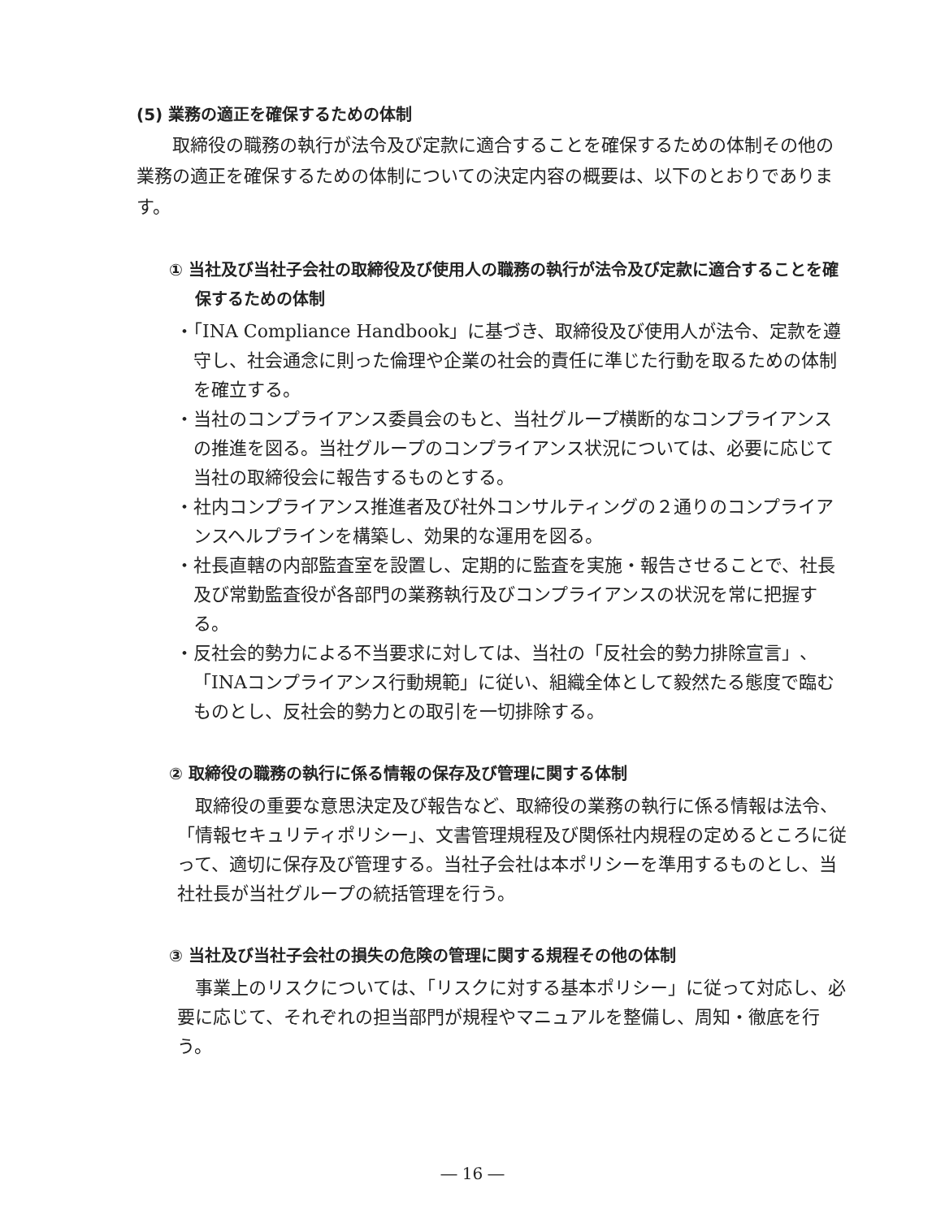(5) 業務の適正を確保するための体制
取締役の職務の執行が法令及び定款に適合することを確保するための体制その他の業務の適正を確保するための体制についての決定内容の概要は、以下のとおりであります。
① 当社及び当社子会社の取締役及び使用人の職務の執行が法令及び定款に適合することを確保するための体制
・「INA Compliance Handbook」に基づき、取締役及び使用人が法令、定款を遵守し、社会通念に則った倫理や企業の社会的責任に準じた行動を取るための体制を確立する。
・当社のコンプライアンス委員会のもと、当社グループ横断的なコンプライアンスの推進を図る。当社グループのコンプライアンス状況については、必要に応じて当社の取締役会に報告するものとする。
・社内コンプライアンス推進者及び社外コンサルティングの２通りのコンプライアンスヘルプラインを構築し、効果的な運用を図る。
・社長直轄の内部監査室を設置し、定期的に監査を実施・報告させることで、社長及び常勤監査役が各部門の業務執行及びコンプライアンスの状況を常に把握する。
・反社会的勢力による不当要求に対しては、当社の「反社会的勢力排除宣言」、「INAコンプライアンス行動規範」に従い、組織全体として毅然たる態度で臨むものとし、反社会的勢力との取引を一切排除する。
② 取締役の職務の執行に係る情報の保存及び管理に関する体制
取締役の重要な意思決定及び報告など、取締役の業務の執行に係る情報は法令、「情報セキュリティポリシー」、文書管理規程及び関係社内規程の定めるところに従って、適切に保存及び管理する。当社子会社は本ポリシーを準用するものとし、当社社長が当社グループの統括管理を行う。
③ 当社及び当社子会社の損失の危険の管理に関する規程その他の体制
事業上のリスクについては、「リスクに対する基本ポリシー」に従って対応し、必要に応じて、それぞれの担当部門が規程やマニュアルを整備し、周知・徹底を行う。
― 16 ―